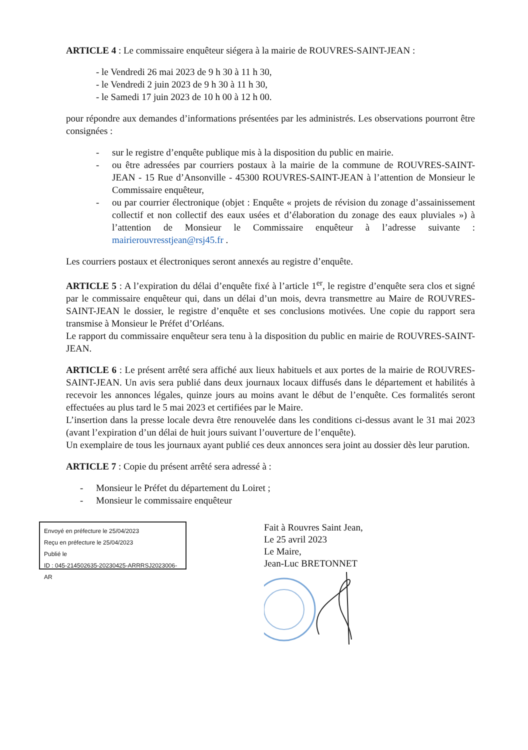ARTICLE 4 : Le commissaire enquêteur siégera à la mairie de ROUVRES-SAINT-JEAN :
- le Vendredi 26 mai 2023 de 9 h 30 à 11 h 30,
- le Vendredi 2 juin 2023 de 9 h 30 à 11 h 30,
- le Samedi 17 juin 2023 de 10 h 00 à 12 h 00.
pour répondre aux demandes d’informations présentées par les administrés. Les observations pourront être consignées :
- sur le registre d’enquête publique mis à la disposition du public en mairie.
- ou être adressées par courriers postaux à la mairie de la commune de ROUVRES-SAINT-JEAN - 15 Rue d’Ansonville - 45300 ROUVRES-SAINT-JEAN à l’attention de Monsieur le Commissaire enquêteur,
- ou par courrier électronique (objet : Enquête « projets de révision du zonage d’assainissement collectif et non collectif des eaux usées et d’élaboration du zonage des eaux pluviales ») à l’attention de Monsieur le Commissaire enquêteur à l’adresse suivante : mairierouvresstjean@rsj45.fr .
Les courriers postaux et électroniques seront annexés au registre d’enquête.
ARTICLE 5 : A l’expiration du délai d’enquête fixé à l’article 1<sup>er</sup>, le registre d’enquête sera clos et signé par le commissaire enquêteur qui, dans un délai d’un mois, devra transmettre au Maire de ROUVRES-SAINT-JEAN le dossier, le registre d’enquête et ses conclusions motivées. Une copie du rapport sera transmise à Monsieur le Préfet d’Orléans.
Le rapport du commissaire enquêteur sera tenu à la disposition du public en mairie de ROUVRES-SAINT-JEAN.
ARTICLE 6 : Le présent arrêté sera affiché aux lieux habituels et aux portes de la mairie de ROUVRES-SAINT-JEAN. Un avis sera publié dans deux journaux locaux diffusés dans le département et habilités à recevoir les annonces légales, quinze jours au moins avant le début de l’enquête. Ces formalités seront effectuées au plus tard le 5 mai 2023 et certifiées par le Maire.
L’insertion dans la presse locale devra être renouvelée dans les conditions ci-dessus avant le 31 mai 2023 (avant l’expiration d’un délai de huit jours suivant l’ouverture de l’enquête).
Un exemplaire de tous les journaux ayant publié ces deux annonces sera joint au dossier dès leur parution.
ARTICLE 7 : Copie du présent arrêté sera adressé à :
- Monsieur le Préfet du département du Loiret ;
- Monsieur le commissaire enquêteur
Envoyé en préfecture le 25/04/2023
Reçu en préfecture le 25/04/2023
Publié le
ID : 045-214502635-20230425-ARRRSJ2023006-AR
Fait à Rouvres Saint Jean,
Le 25 avril 2023
Le Maire,
Jean-Luc BRETONNET